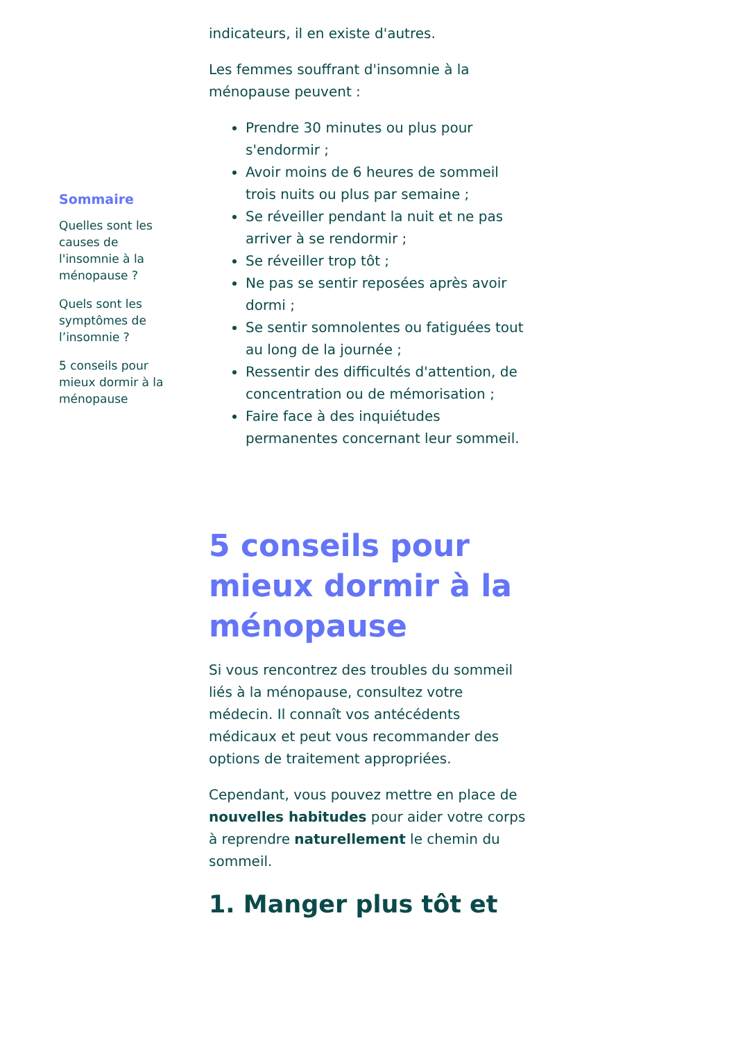Sommaire
Quelles sont les causes de l'insomnie à la ménopause ?
Quels sont les symptômes de l’insomnie ?
5 conseils pour mieux dormir à la ménopause
indicateurs, il en existe d'autres.
Les femmes souffrant d'insomnie à la ménopause peuvent :
Prendre 30 minutes ou plus pour s'endormir ;
Avoir moins de 6 heures de sommeil trois nuits ou plus par semaine ;
Se réveiller pendant la nuit et ne pas arriver à se rendormir ;
Se réveiller trop tôt ;
Ne pas se sentir reposées après avoir dormi ;
Se sentir somnolentes ou fatiguées tout au long de la journée ;
Ressentir des difficultés d'attention, de concentration ou de mémorisation ;
Faire face à des inquiétudes permanentes concernant leur sommeil.
5 conseils pour mieux dormir à la ménopause
Si vous rencontrez des troubles du sommeil liés à la ménopause, consultez votre médecin. Il connaît vos antécédents médicaux et peut vous recommander des options de traitement appropriées.
Cependant, vous pouvez mettre en place de nouvelles habitudes pour aider votre corps à reprendre naturellement le chemin du sommeil.
1. Manger plus tôt et